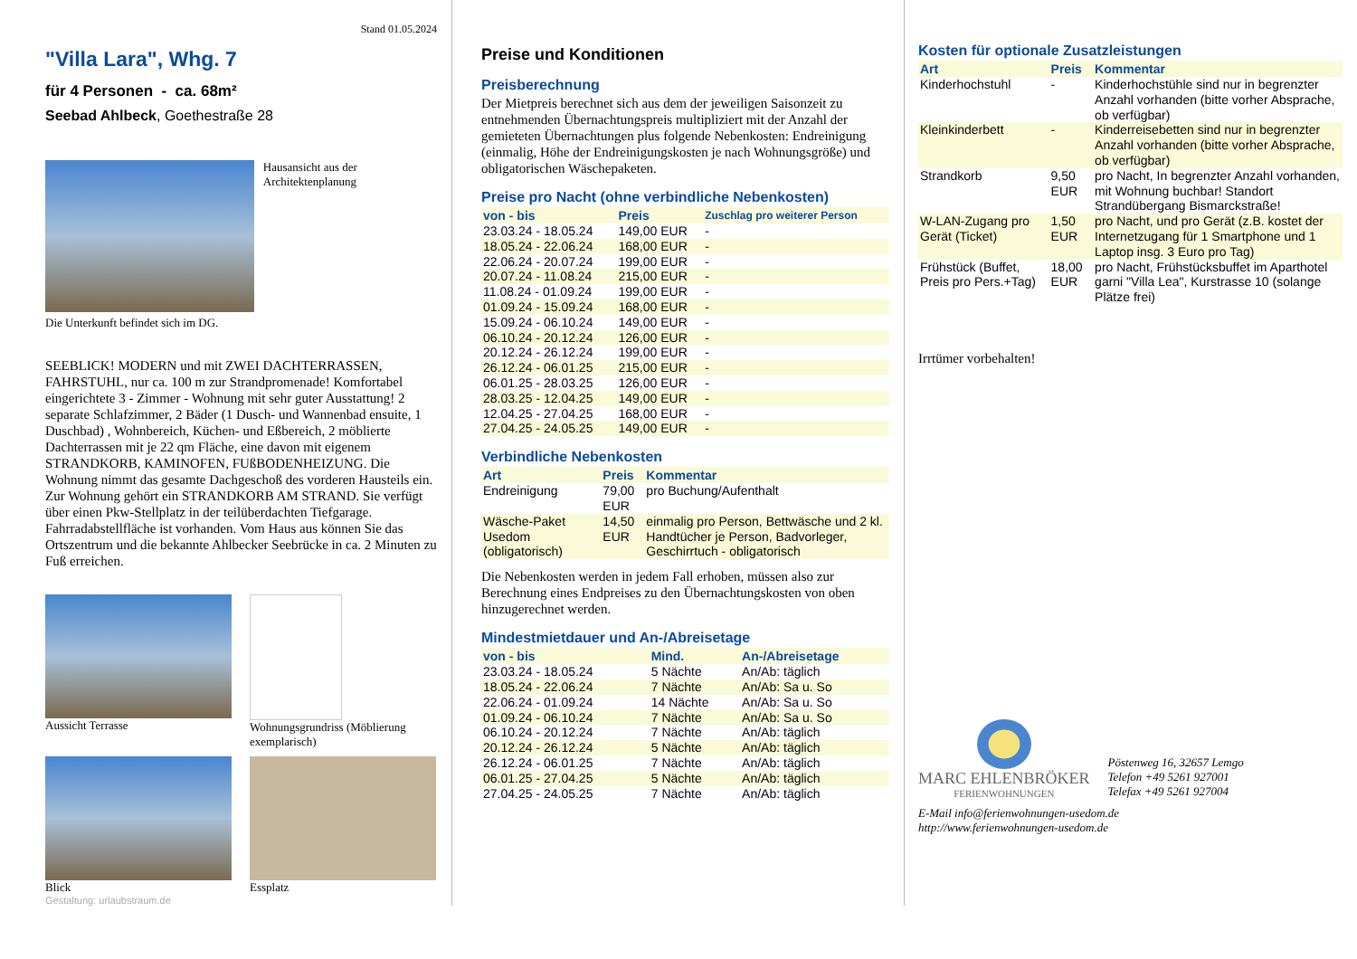Stand 01.05.2024
"Villa Lara", Whg. 7
für 4 Personen - ca. 68m²
Seebad Ahlbeck, Goethestraße 28
Hausansicht aus der Architektenplanung
Die Unterkunft befindet sich im DG.
SEEBLICK! MODERN und mit ZWEI DACHTERRASSEN, FAHRSTUHL, nur ca. 100 m zur Strandpromenade! Komfortabel eingerichtete 3 - Zimmer - Wohnung mit sehr guter Ausstattung! 2 separate Schlafzimmer, 2 Bäder (1 Dusch- und Wannenbad ensuite, 1 Duschbad) , Wohnbereich, Küchen- und Eßbereich, 2 möblierte Dachterrassen mit je 22 qm Fläche, eine davon mit eigenem STRANDKORB, KAMINOFEN, FUßBODENHEIZUNG. Die Wohnung nimmt das gesamte Dachgeschoß des vorderen Hausteils ein. Zur Wohnung gehört ein STRANDKORB AM STRAND. Sie verfügt über einen Pkw-Stellplatz in der teilüberdachten Tiefgarage. Fahrradabstellfläche ist vorhanden. Vom Haus aus können Sie das Ortszentrum und die bekannte Ahlbecker Seebrücke in ca. 2 Minuten zu Fuß erreichen.
Aussicht Terrasse
Wohnungsgrundriss (Möblierung exemplarisch)
Blick
Essplatz
Gestaltung: urlaubstraum.de
Preise und Konditionen
Preisberechnung
Der Mietpreis berechnet sich aus dem der jeweiligen Saisonzeit zu entnehmenden Übernachtungspreis multipliziert mit der Anzahl der gemieteten Übernachtungen plus folgende Nebenkosten: Endreinigung (einmalig, Höhe der Endreinigungskosten je nach Wohnungsgröße) und obligatorischen Wäschepaketen.
Preise pro Nacht (ohne verbindliche Nebenkosten)
| von - bis | Preis | Zuschlag pro weiterer Person |
| --- | --- | --- |
| 23.03.24 - 18.05.24 | 149,00 EUR | - |
| 18.05.24 - 22.06.24 | 168,00 EUR | - |
| 22.06.24 - 20.07.24 | 199,00 EUR | - |
| 20.07.24 - 11.08.24 | 215,00 EUR | - |
| 11.08.24 - 01.09.24 | 199,00 EUR | - |
| 01.09.24 - 15.09.24 | 168,00 EUR | - |
| 15.09.24 - 06.10.24 | 149,00 EUR | - |
| 06.10.24 - 20.12.24 | 126,00 EUR | - |
| 20.12.24 - 26.12.24 | 199,00 EUR | - |
| 26.12.24 - 06.01.25 | 215,00 EUR | - |
| 06.01.25 - 28.03.25 | 126,00 EUR | - |
| 28.03.25 - 12.04.25 | 149,00 EUR | - |
| 12.04.25 - 27.04.25 | 168,00 EUR | - |
| 27.04.25 - 24.05.25 | 149,00 EUR | - |
Verbindliche Nebenkosten
| Art | Preis | Kommentar |
| --- | --- | --- |
| Endreinigung | 79,00 EUR | pro Buchung/Aufenthalt |
| Wäsche-Paket Usedom (obligatorisch) | 14,50 EUR | einmalig pro Person, Bettwäsche und 2 kl. Handtücher je Person, Badvorleger, Geschirrtuch - obligatorisch |
Die Nebenkosten werden in jedem Fall erhoben, müssen also zur Berechnung eines Endpreises zu den Übernachtungskosten von oben hinzugerechnet werden.
Mindestmietdauer und An-/Abreisetage
| von - bis | Mind. | An-/Abreisetage |
| --- | --- | --- |
| 23.03.24 - 18.05.24 | 5 Nächte | An/Ab: täglich |
| 18.05.24 - 22.06.24 | 7 Nächte | An/Ab: Sa u. So |
| 22.06.24 - 01.09.24 | 14 Nächte | An/Ab: Sa u. So |
| 01.09.24 - 06.10.24 | 7 Nächte | An/Ab: Sa u. So |
| 06.10.24 - 20.12.24 | 7 Nächte | An/Ab: täglich |
| 20.12.24 - 26.12.24 | 5 Nächte | An/Ab: täglich |
| 26.12.24 - 06.01.25 | 7 Nächte | An/Ab: täglich |
| 06.01.25 - 27.04.25 | 5 Nächte | An/Ab: täglich |
| 27.04.25 - 24.05.25 | 7 Nächte | An/Ab: täglich |
Kosten für optionale Zusatzleistungen
| Art | Preis | Kommentar |
| --- | --- | --- |
| Kinderhochstuhl | - | Kinderhochstühle sind nur in begrenzter Anzahl vorhanden (bitte vorher Absprache, ob verfügbar) |
| Kleinkinderbett | - | Kinderreisebetten sind nur in begrenzter Anzahl vorhanden (bitte vorher Absprache, ob verfügbar) |
| Strandkorb | 9,50 EUR | pro Nacht, In begrenzter Anzahl vorhanden, mit Wohnung buchbar! Standort Strandübergang Bismarckstraße! |
| W-LAN-Zugang pro Gerät (Ticket) | 1,50 EUR | pro Nacht, und pro Gerät (z.B. kostet der Internetzugang für 1 Smartphone und 1 Laptop insg. 3 Euro pro Tag) |
| Frühstück (Buffet, Preis pro Pers.+Tag) | 18,00 EUR | pro Nacht, Frühstücksbuffet im Aparthotel garni "Villa Lea", Kurstrasse 10 (solange Plätze frei) |
Irrtümer vorbehalten!
MARC EHLENBRÖKER
FERIENWOHNUNGEN
Pöstenweg 16, 32657 Lemgo
Telefon +49 5261 927001
Telefax +49 5261 927004
E-Mail info@ferienwohnungen-usedom.de
http://www.ferienwohnungen-usedom.de